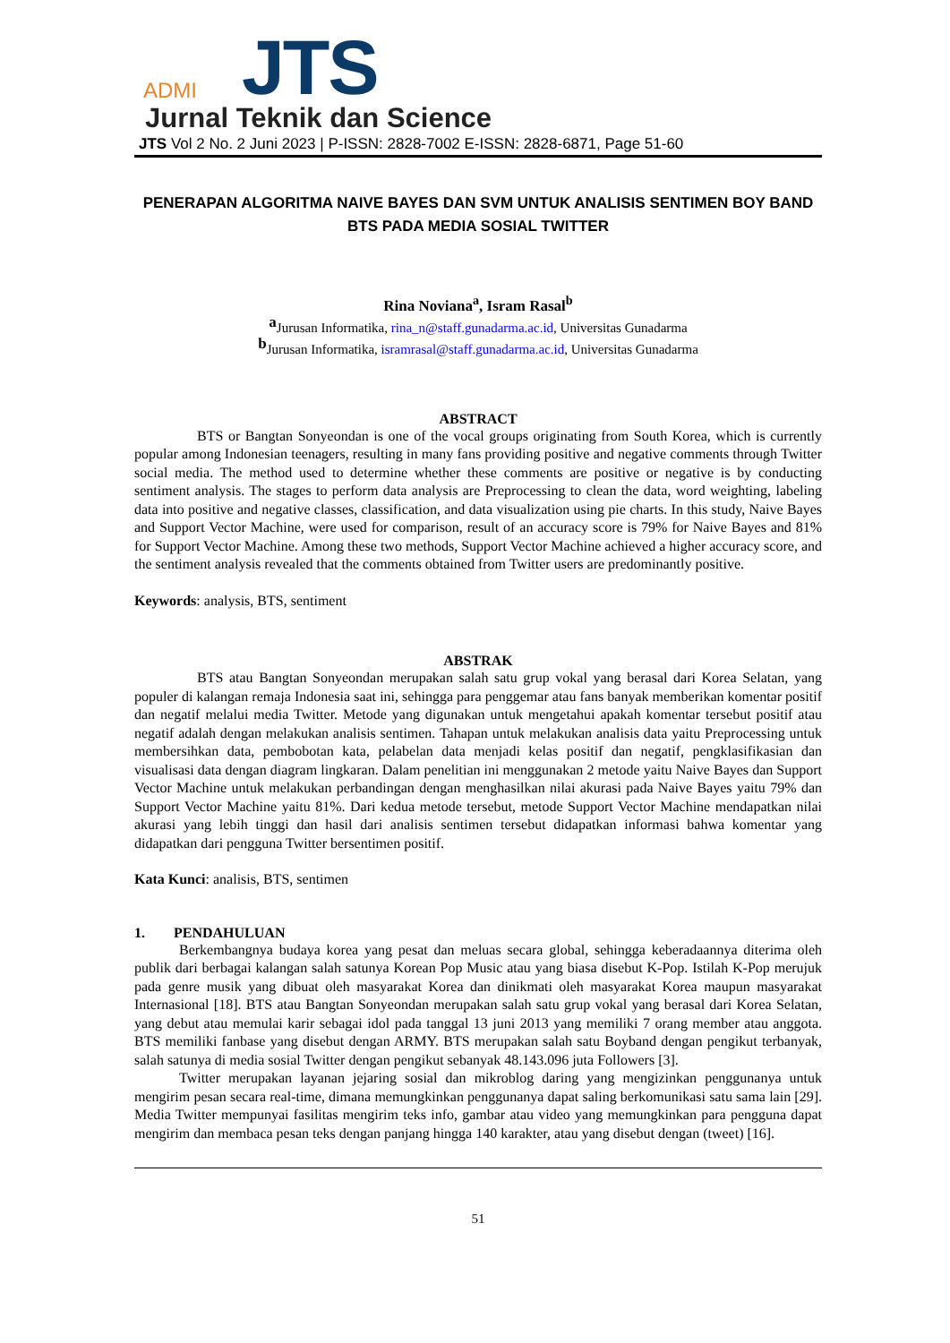ADMI JTS
Jurnal Teknik dan Science
JTS Vol 2 No. 2 Juni 2023 | P-ISSN: 2828-7002 E-ISSN: 2828-6871, Page 51-60
PENERAPAN ALGORITMA NAIVE BAYES DAN SVM UNTUK ANALISIS SENTIMEN BOY BAND BTS PADA MEDIA SOSIAL TWITTER
Rina Noviana<sup>a</sup>, Isram Rasal<sup>b</sup>
<sup>a</sup> Jurusan Informatika, rina_n@staff.gunadarma.ac.id, Universitas Gunadarma
<sup>b</sup> Jurusan Informatika, isramrasal@staff.gunadarma.ac.id, Universitas Gunadarma
ABSTRACT
BTS or Bangtan Sonyeondan is one of the vocal groups originating from South Korea, which is currently popular among Indonesian teenagers, resulting in many fans providing positive and negative comments through Twitter social media. The method used to determine whether these comments are positive or negative is by conducting sentiment analysis. The stages to perform data analysis are Preprocessing to clean the data, word weighting, labeling data into positive and negative classes, classification, and data visualization using pie charts. In this study, Naive Bayes and Support Vector Machine, were used for comparison, result of an accuracy score is 79% for Naive Bayes and 81% for Support Vector Machine. Among these two methods, Support Vector Machine achieved a higher accuracy score, and the sentiment analysis revealed that the comments obtained from Twitter users are predominantly positive.
Keywords: analysis, BTS, sentiment
ABSTRAK
BTS atau Bangtan Sonyeondan merupakan salah satu grup vokal yang berasal dari Korea Selatan, yang populer di kalangan remaja Indonesia saat ini, sehingga para penggemar atau fans banyak memberikan komentar positif dan negatif melalui media Twitter. Metode yang digunakan untuk mengetahui apakah komentar tersebut positif atau negatif adalah dengan melakukan analisis sentimen. Tahapan untuk melakukan analisis data yaitu Preprocessing untuk membersihkan data, pembobotan kata, pelabelan data menjadi kelas positif dan negatif, pengklasifikasian dan visualisasi data dengan diagram lingkaran. Dalam penelitian ini menggunakan 2 metode yaitu Naive Bayes dan Support Vector Machine untuk melakukan perbandingan dengan menghasilkan nilai akurasi pada Naive Bayes yaitu 79% dan Support Vector Machine yaitu 81%. Dari kedua metode tersebut, metode Support Vector Machine mendapatkan nilai akurasi yang lebih tinggi dan hasil dari analisis sentimen tersebut didapatkan informasi bahwa komentar yang didapatkan dari pengguna Twitter bersentimen positif.
Kata Kunci: analisis, BTS, sentimen
1. PENDAHULUAN
Berkembangnya budaya korea yang pesat dan meluas secara global, sehingga keberadaannya diterima oleh publik dari berbagai kalangan salah satunya Korean Pop Music atau yang biasa disebut K-Pop. Istilah K-Pop merujuk pada genre musik yang dibuat oleh masyarakat Korea dan dinikmati oleh masyarakat Korea maupun masyarakat Internasional [18]. BTS atau Bangtan Sonyeondan merupakan salah satu grup vokal yang berasal dari Korea Selatan, yang debut atau memulai karir sebagai idol pada tanggal 13 juni 2013 yang memiliki 7 orang member atau anggota. BTS memiliki fanbase yang disebut dengan ARMY. BTS merupakan salah satu Boyband dengan pengikut terbanyak, salah satunya di media sosial Twitter dengan pengikut sebanyak 48.143.096 juta Followers [3].
Twitter merupakan layanan jejaring sosial dan mikroblog daring yang mengizinkan penggunanya untuk mengirim pesan secara real-time, dimana memungkinkan penggunanya dapat saling berkomunikasi satu sama lain [29]. Media Twitter mempunyai fasilitas mengirim teks info, gambar atau video yang memungkinkan para pengguna dapat mengirim dan membaca pesan teks dengan panjang hingga 140 karakter, atau yang disebut dengan (tweet) [16].
51